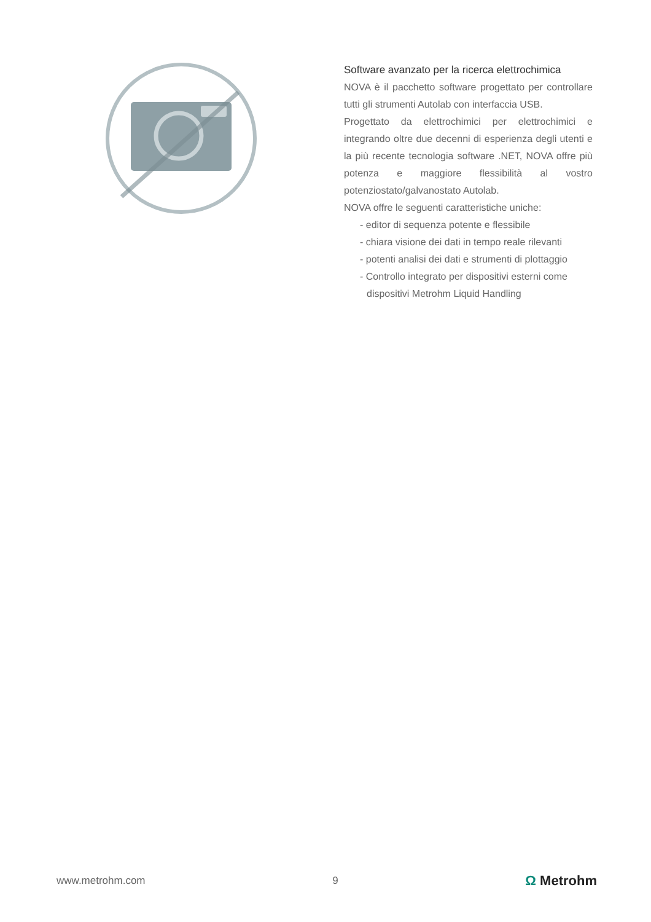Software avanzato per la ricerca elettrochimica
NOVA è il pacchetto software progettato per controllare tutti gli strumenti Autolab con interfaccia USB.
Progettato da elettrochimici per elettrochimici e integrando oltre due decenni di esperienza degli utenti e la più recente tecnologia software .NET, NOVA offre più potenza e maggiore flessibilità al vostro potenziostato/galvanostato Autolab.
NOVA offre le seguenti caratteristiche uniche:
- editor di sequenza potente e flessibile
- chiara visione dei dati in tempo reale rilevanti
- potenti analisi dei dati e strumenti di plottaggio
- Controllo integrato per dispositivi esterni come dispositivi Metrohm Liquid Handling
www.metrohm.com 9
Ω Metrohm